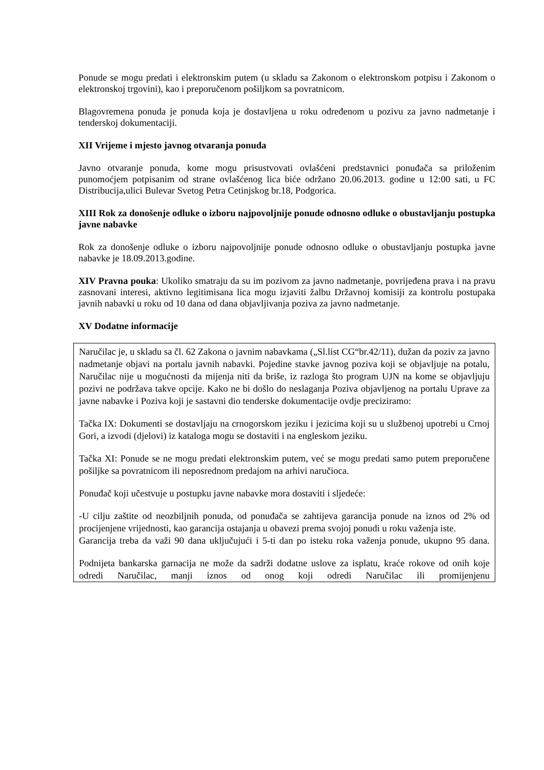Ponude se mogu predati i elektronskim putem (u skladu sa Zakonom o elektronskom potpisu i Zakonom o elektronskoj trgovini), kao i preporučenom pošiljkom sa povratnicom.
Blagovremena ponuda je ponuda koja je dostavljena u roku određenom u pozivu za javno nadmetanje i tenderskoj dokumentaciji.
XII Vrijeme i mjesto javnog otvaranja ponuda
Javno otvaranje ponuda, kome mogu prisustvovati ovlašćeni predstavnici ponuđača sa priloženim punomoćjem potpisanim od strane ovlašćenog lica biće održano 20.06.2013. godine u 12:00 sati, u FC Distribucija,ulici Bulevar Svetog Petra Cetinjskog br.18, Podgorica.
XIII Rok za donošenje odluke o izboru najpovoljnije ponude odnosno odluke o obustavljanju postupka javne nabavke
Rok za donošenje odluke o izboru najpovoljnije ponude odnosno odluke o obustavljanju postupka javne nabavke je 18.09.2013.godine.
XIV Pravna pouka: Ukoliko smatraju da su im pozivom za javno nadmetanje, povrijeđena prava i na pravu zasnovani interesi, aktivno legitimisana lica mogu izjaviti žalbu Državnoj komisiji za kontrolu postupaka javnih nabavki u roku od 10 dana od dana objavljivanja poziva za javno nadmetanje.
XV Dodatne informacije
Naručilac je, u skladu sa čl. 62 Zakona o javnim nabavkama („Sl.list CG“br.42/11), dužan da poziv za javno nadmetanje objavi na portalu javnih nabavki. Pojedine stavke javnog poziva koji se objavljuje na potalu, Naručilac nije u mogućnosti da mijenja niti da briše, iz razloga što program UJN na kome se objavljuju pozivi ne podržava takve opcije. Kako ne bi došlo do neslaganja Poziva objavljenog na portalu Uprave za javne nabavke i Poziva koji je sastavni dio tenderske dokumentacije ovdje preciziramo:
Tačka IX: Dokumenti se dostavljaju na crnogorskom jeziku i jezicima koji su u službenoj upotrebi u Crnoj Gori, a izvodi (djelovi) iz kataloga mogu se dostaviti i na engleskom jeziku.
Tačka XI: Ponude se ne mogu predati elektronskim putem, već se mogu predati samo putem preporučene pošiljke sa povratnicom ili neposrednom predajom na arhivi naručioca.
Ponuđač koji učestvuje u postupku javne nabavke mora dostaviti i sljedeće:
-U cilju zaštite od neozbiljnih ponuda, od ponuđača se zahtijeva garancija ponude na iznos od 2% od procijenjene vrijednosti, kao garancija ostajanja u obavezi prema svojoj ponudi u roku važenja iste.
Garancija treba da važi 90 dana uključujući i 5-ti dan po isteku roka važenja ponude, ukupno 95 dana.
Podnijeta bankarska garnacija ne može da sadrži dodatne uslove za isplatu, kraće rokove od onih koje odredi Naručilac, manji iznos od onog koji odredi Naručilac ili promijenjenu